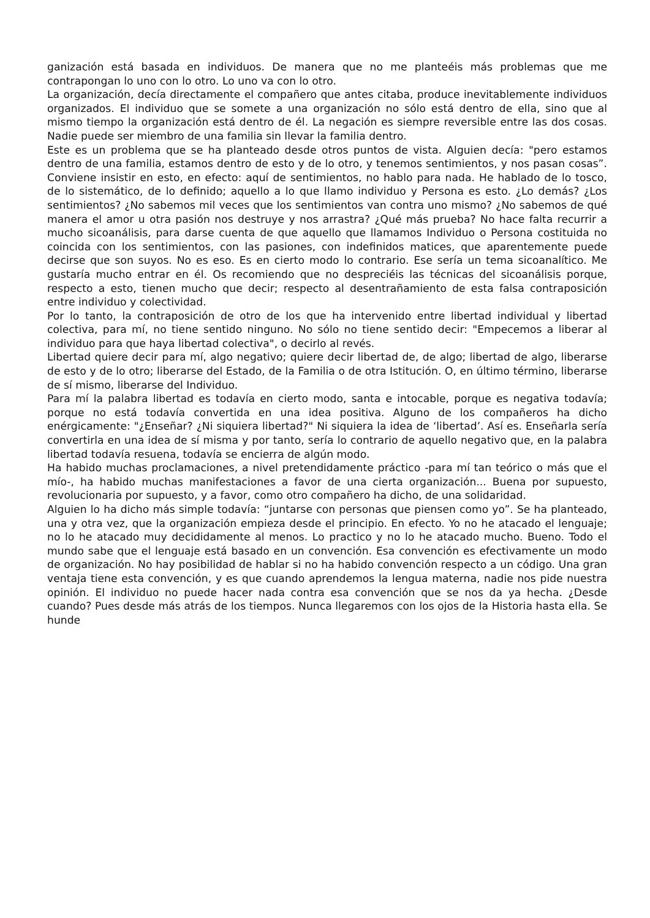ganización está basada en individuos. De manera que no me planteéis más problemas que me contrapongan lo uno con lo otro. Lo uno va con lo otro.
La organización, decía directamente el compañero que antes citaba, produce inevitablemente individuos organizados. El individuo que se somete a una organización no sólo está dentro de ella, sino que al mismo tiempo la organización está dentro de él. La negación es siempre reversible entre las dos cosas. Nadie puede ser miembro de una familia sin llevar la familia dentro.
Este es un problema que se ha planteado desde otros puntos de vista. Alguien decía: "pero estamos dentro de una familia, estamos dentro de esto y de lo otro, y tenemos sentimientos, y nos pasan cosas”. Conviene insistir en esto, en efecto: aquí de sentimientos, no hablo para nada. He hablado de lo tosco, de lo sistemático, de lo definido; aquello a lo que llamo individuo y Persona es esto. ¿Lo demás? ¿Los sentimientos? ¿No sabemos mil veces que los sentimientos van contra uno mismo? ¿No sabemos de qué manera el amor u otra pasión nos destruye y nos arrastra? ¿Qué más prueba? No hace falta recurrir a mucho sicoanálisis, para darse cuenta de que aquello que llamamos Individuo o Persona costituida no coincida con los sentimientos, con las pasiones, con indefinidos matices, que aparentemente puede decirse que son suyos. No es eso. Es en cierto modo lo contrario. Ese sería un tema sicoanalítico. Me gustaría mucho entrar en él. Os recomiendo que no despreciéis las técnicas del sicoanálisis porque, respecto a esto, tienen mucho que decir; respecto al desentrañamiento de esta falsa contraposición entre individuo y colectividad.
Por lo tanto, la contraposición de otro de los que ha intervenido entre libertad individual y libertad colectiva, para mí, no tiene sentido ninguno. No sólo no tiene sentido decir: "Empecemos a liberar al individuo para que haya libertad colectiva", o decirlo al revés.
Libertad quiere decir para mí, algo negativo; quiere decir libertad de, de algo; libertad de algo, liberarse de esto y de lo otro; liberarse del Estado, de la Familia o de otra Istitución. O, en último término, liberarse de sí mismo, liberarse del Individuo.
Para mí la palabra libertad es todavía en cierto modo, santa e intocable, porque es negativa todavía; porque no está todavía convertida en una idea positiva. Alguno de los compañeros ha dicho enérgicamente: "¿Enseñar? ¿Ni siquiera libertad?" Ni siquiera la idea de ‘libertad’. Así es. Enseñarla sería convertirla en una idea de sí misma y por tanto, sería lo contrario de aquello negativo que, en la palabra libertad todavía resuena, todavía se encierra de algún modo.
Ha habido muchas proclamaciones, a nivel pretendidamente práctico -para mí tan teórico o más que el mío-, ha habido muchas manifestaciones a favor de una cierta organización... Buena por supuesto, revolucionaria por supuesto, y a favor, como otro compañero ha dicho, de una solidaridad.
Alguien lo ha dicho más simple todavía: “juntarse con personas que piensen como yo”. Se ha planteado, una y otra vez, que la organización empieza desde el principio. En efecto. Yo no he atacado el lenguaje; no lo he atacado muy decididamente al menos. Lo practico y no lo he atacado mucho. Bueno. Todo el mundo sabe que el lenguaje está basado en un convención. Esa convención es efectivamente un modo de organización. No hay posibilidad de hablar si no ha habido convención respecto a un código. Una gran ventaja tiene esta convención, y es que cuando aprendemos la lengua materna, nadie nos pide nuestra opinión. El individuo no puede hacer nada contra esa convención que se nos da ya hecha. ¿Desde cuando? Pues desde más atrás de los tiempos. Nunca llegaremos con los ojos de la Historia hasta ella. Se hunde